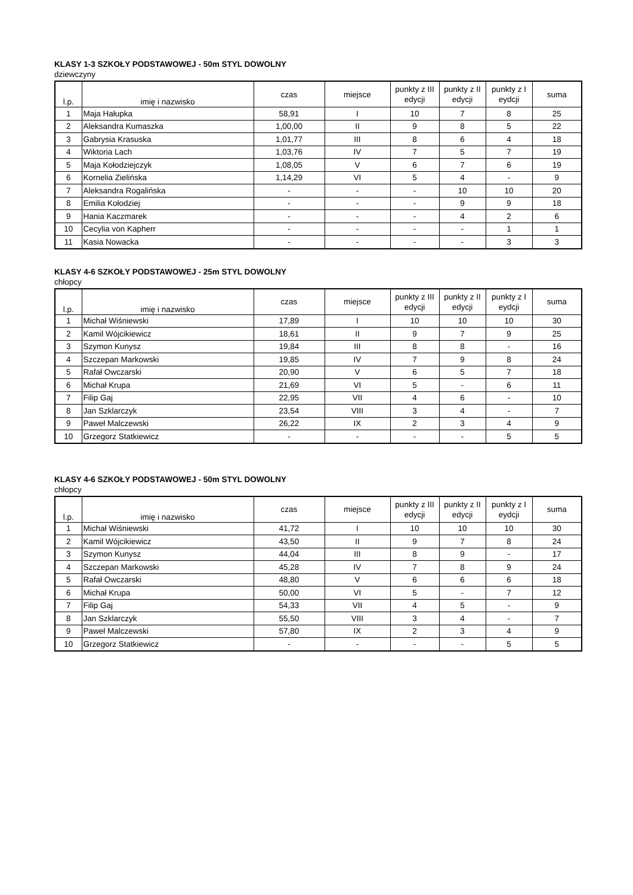KLASY 1-3 SZKOŁY PODSTAWOWEJ - 50m STYL DOWOLNY
dziewczyny
| l.p. | imię i nazwisko | czas | miejsce | punkty z III edycji | punkty z II edycji | punkty z I eydcji | suma |
| --- | --- | --- | --- | --- | --- | --- | --- |
| 1 | Maja Hałupka | 58,91 | I | 10 | 7 | 8 | 25 |
| 2 | Aleksandra Kumaszka | 1,00,00 | II | 9 | 8 | 5 | 22 |
| 3 | Gabrysia Krasuska | 1,01,77 | III | 8 | 6 | 4 | 18 |
| 4 | Wiktoria Lach | 1,03,76 | IV | 7 | 5 | 7 | 19 |
| 5 | Maja Kołodziejczyk | 1,08,05 | V | 6 | 7 | 6 | 19 |
| 6 | Kornelia Zielińska | 1,14,29 | VI | 5 | 4 | - | 9 |
| 7 | Aleksandra Rogalińska | - | - | - | 10 | 10 | 20 |
| 8 | Emilia Kołodziej | - | - | - | 9 | 9 | 18 |
| 9 | Hania Kaczmarek | - | - | - | 4 | 2 | 6 |
| 10 | Cecylia von Kapherr | - | - | - | - | 1 | 1 |
| 11 | Kasia Nowacka | - | - | - | - | 3 | 3 |
KLASY 4-6 SZKOŁY PODSTAWOWEJ - 25m STYL DOWOLNY
chłopcy
| l.p. | imię i nazwisko | czas | miejsce | punkty z III edycji | punkty z II edycji | punkty z I eydcji | suma |
| --- | --- | --- | --- | --- | --- | --- | --- |
| 1 | Michał Wiśniewski | 17,89 | I | 10 | 10 | 10 | 30 |
| 2 | Kamil Wójcikiewicz | 18,61 | II | 9 | 7 | 9 | 25 |
| 3 | Szymon Kunysz | 19,84 | III | 8 | 8 | - | 16 |
| 4 | Szczepan Markowski | 19,85 | IV | 7 | 9 | 8 | 24 |
| 5 | Rafał Owczarski | 20,90 | V | 6 | 5 | 7 | 18 |
| 6 | Michał Krupa | 21,69 | VI | 5 | - | 6 | 11 |
| 7 | Filip Gaj | 22,95 | VII | 4 | 6 | - | 10 |
| 8 | Jan Szklarczyk | 23,54 | VIII | 3 | 4 | - | 7 |
| 9 | Paweł Malczewski | 26,22 | IX | 2 | 3 | 4 | 9 |
| 10 | Grzegorz Statkiewicz | - | - | - | - | 5 | 5 |
KLASY 4-6 SZKOŁY PODSTAWOWEJ - 50m STYL DOWOLNY
chłopcy
| l.p. | imię i nazwisko | czas | miejsce | punkty z III edycji | punkty z II edycji | punkty z I eydcji | suma |
| --- | --- | --- | --- | --- | --- | --- | --- |
| 1 | Michał Wiśniewski | 41,72 | I | 10 | 10 | 10 | 30 |
| 2 | Kamil Wójcikiewicz | 43,50 | II | 9 | 7 | 8 | 24 |
| 3 | Szymon Kunysz | 44,04 | III | 8 | 9 | - | 17 |
| 4 | Szczepan Markowski | 45,28 | IV | 7 | 8 | 9 | 24 |
| 5 | Rafał Owczarski | 48,80 | V | 6 | 6 | 6 | 18 |
| 6 | Michał Krupa | 50,00 | VI | 5 | - | 7 | 12 |
| 7 | Filip Gaj | 54,33 | VII | 4 | 5 | - | 9 |
| 8 | Jan Szklarczyk | 55,50 | VIII | 3 | 4 | - | 7 |
| 9 | Paweł Malczewski | 57,80 | IX | 2 | 3 | 4 | 9 |
| 10 | Grzegorz Statkiewicz | - | - | - | - | 5 | 5 |